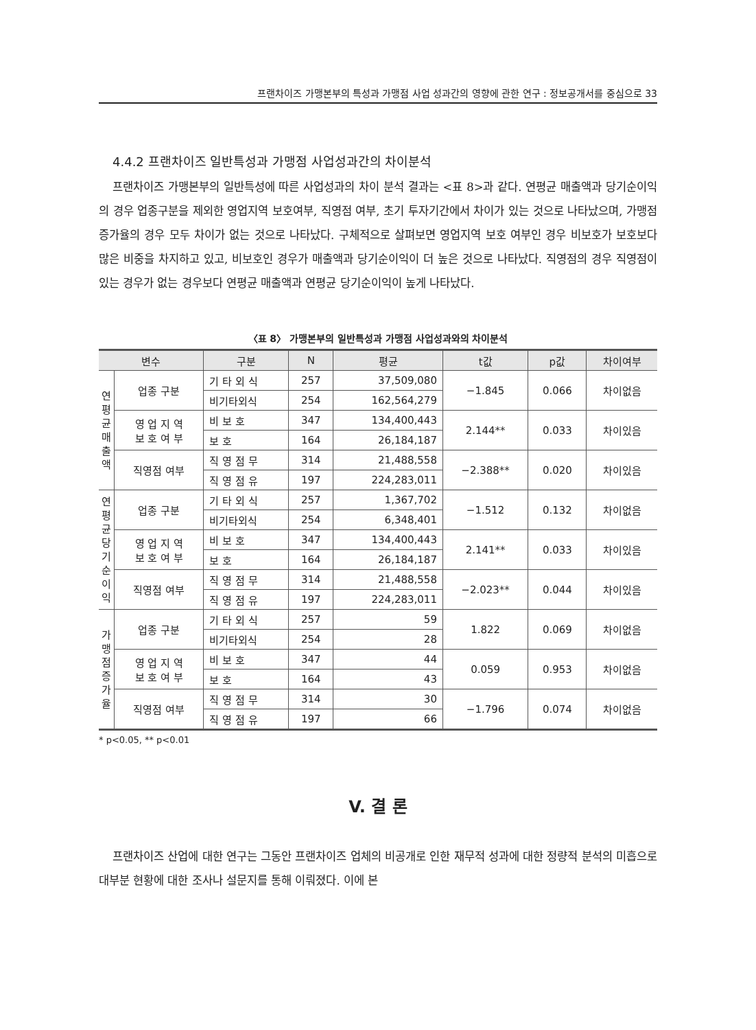프랜차이즈 가맹본부의 특성과 가맹점 사업 성과간의 영향에 관한 연구 : 정보공개서를 중심으로 33
4.4.2 프랜차이즈 일반특성과 가맹점 사업성과간의 차이분석
프랜차이즈 가맹본부의 일반특성에 따른 사업성과의 차이 분석 결과는 <표 8>과 같다. 연평균 매출액과 당기순이익의 경우 업종구분을 제외한 영업지역 보호여부, 직영점 여부, 초기 투자기간에서 차이가 있는 것으로 나타났으며, 가맹점 증가율의 경우 모두 차이가 없는 것으로 나타났다. 구체적으로 살펴보면 영업지역 보호 여부인 경우 비보호가 보호보다 많은 비중을 차지하고 있고, 비보호인 경우가 매출액과 당기순이익이 더 높은 것으로 나타났다. 직영점의 경우 직영점이 있는 경우가 없는 경우보다 연평균 매출액과 연평균 당기순이익이 높게 나타났다.
〈표 8〉 가맹본부의 일반특성과 가맹점 사업성과와의 차이분석
| 변수 | | 구분 | N | 평균 | t값 | p값 | 차이여부 |
| --- | --- | --- | --- | --- | --- | --- | --- |
| 연 평 균 매 출 액 | 업종 구분 | 기 타 외 식 | 257 | 37,509,080 | −1.845 | 0.066 | 차이없음 |
| | | 비기타외식 | 254 | 162,564,279 | | | |
| | 영 업 지 역 보 호 여 부 | 비 보 호 | 347 | 134,400,443 | 2.144** | 0.033 | 차이있음 |
| | | 보 호 | 164 | 26,184,187 | | | |
| | 직영점 여부 | 직 영 점 무 | 314 | 21,488,558 | −2.388** | 0.020 | 차이있음 |
| | | 직 영 점 유 | 197 | 224,283,011 | | | |
| 연 평 균 당 기 순 이 익 | 업종 구분 | 기 타 외 식 | 257 | 1,367,702 | −1.512 | 0.132 | 차이없음 |
| | | 비기타외식 | 254 | 6,348,401 | | | |
| | 영 업 지 역 보 호 여 부 | 비 보 호 | 347 | 134,400,443 | 2.141** | 0.033 | 차이있음 |
| | | 보 호 | 164 | 26,184,187 | | | |
| | 직영점 여부 | 직 영 점 무 | 314 | 21,488,558 | −2.023** | 0.044 | 차이있음 |
| | | 직 영 점 유 | 197 | 224,283,011 | | | |
| 가 맹 점 증 가 율 | 업종 구분 | 기 타 외 식 | 257 | 59 | 1.822 | 0.069 | 차이없음 |
| | | 비기타외식 | 254 | 28 | | | |
| | 영 업 지 역 보 호 여 부 | 비 보 호 | 347 | 44 | 0.059 | 0.953 | 차이없음 |
| | | 보 호 | 164 | 43 | | | |
| | 직영점 여부 | 직 영 점 무 | 314 | 30 | −1.796 | 0.074 | 차이없음 |
| | | 직 영 점 유 | 197 | 66 | | | |
* p<0.05, ** p<0.01
V. 결 론
프랜차이즈 산업에 대한 연구는 그동안 프랜차이즈 업체의 비공개로 인한 재무적 성과에 대한 정량적 분석의 미흡으로 대부분 현황에 대한 조사나 설문지를 통해 이뤄졌다. 이에 본